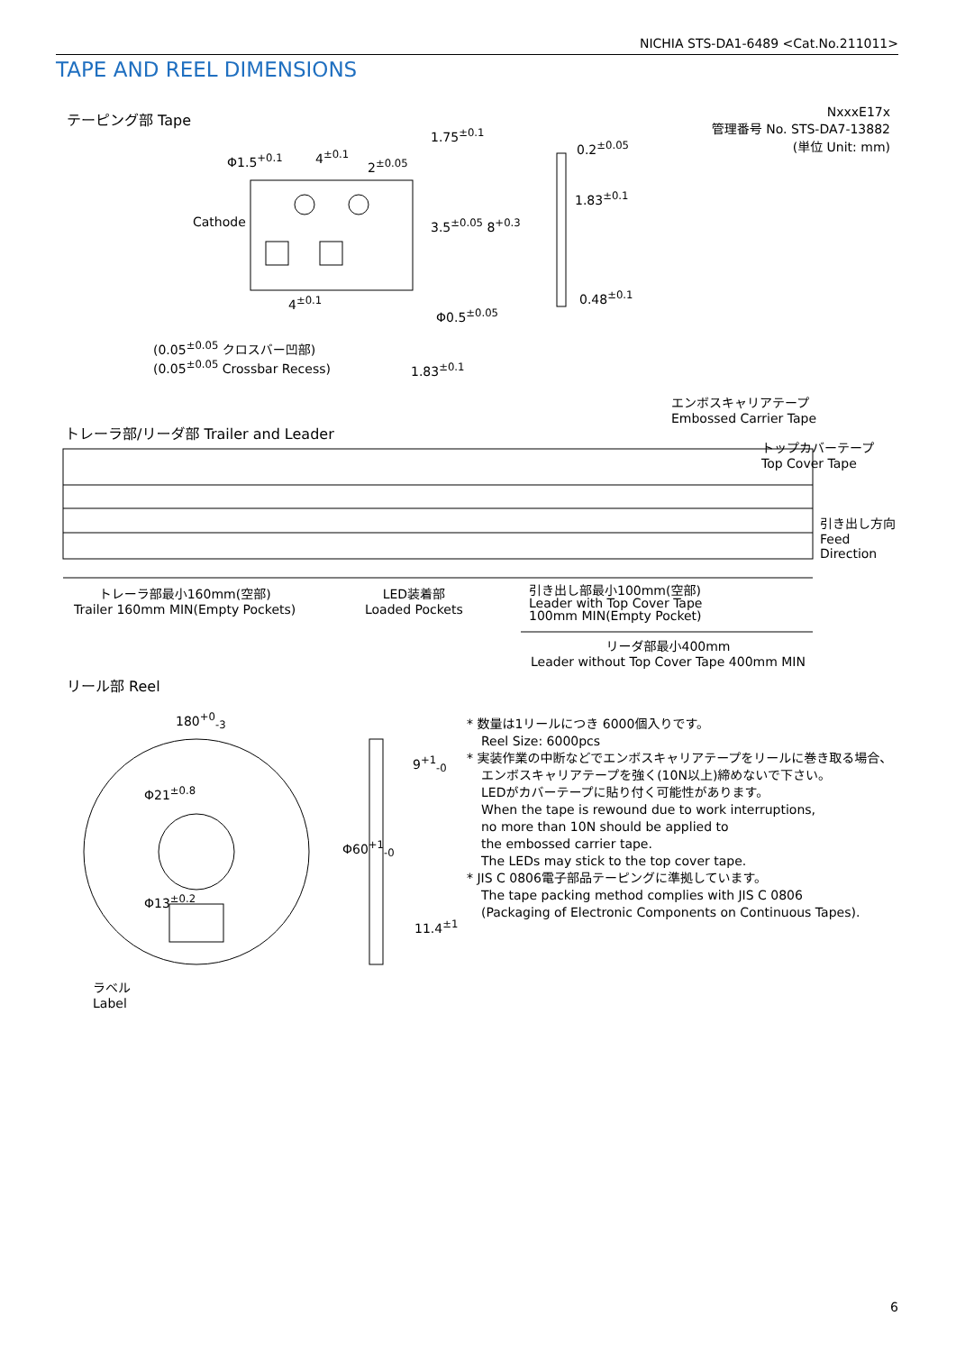NICHIA STS-DA1-6489 <Cat.No.211011>
TAPE AND REEL DIMENSIONS
テーピング部 Tape
NxxxE17x
管理番号 No. STS-DA7-13882
(単位 Unit: mm)
Φ1.5<sup>+0.1</sup> 4<sup>±0.1</sup>
2<sup>±0.05</sup>
1.75<sup>±0.1</sup>
Cathode 3.5<sup>±0.05</sup> 8<sup>+0.3</sup>
4<sup>±0.1</sup>
Φ0.5<sup>±0.05</sup>
0.2<sup>±0.05</sup>
1.83<sup>±0.1</sup>
0.48<sup>±0.1</sup>
(0.05<sup>±0.05</sup> クロスバー凹部)
(0.05<sup>±0.05</sup> Crossbar Recess)
1.83<sup>±0.1</sup>
エンボスキャリアテープ
Embossed Carrier Tape
トレーラ部/リーダ部 Trailer and Leader
トップカバーテープ
Top Cover Tape
引き出し方向
Feed
Direction
トレーラ部最小160mm(空部)
Trailer 160mm MIN(Empty Pockets)
LED装着部
Loaded Pockets
引き出し部最小100mm(空部)
Leader with Top Cover Tape
100mm MIN(Empty Pocket)
リーダ部最小400mm
Leader without Top Cover Tape 400mm MIN
リール部 Reel
180<sup>+0</sup><sub>-3</sub>
Φ21<sup>±0.8</sup>
Φ13<sup>±0.2</sup>
9<sup>+1</sup><sub>-0</sub>
Φ60<sup>+1</sup><sub>-0</sub>
11.4<sup>±1</sup>
ラベル
Label
* 数量は1リールにつき 6000個入りです。
Reel Size: 6000pcs
* 実装作業の中断などでエンボスキャリアテープをリールに巻き取る場合、
エンボスキャリアテープを強く(10N以上)締めないで下さい。
LEDがカバーテープに貼り付く可能性があります。
When the tape is rewound due to work interruptions,
no more than 10N should be applied to
the embossed carrier tape.
The LEDs may stick to the top cover tape.
* JIS C 0806電子部品テーピングに準拠しています。
The tape packing method complies with JIS C 0806
(Packaging of Electronic Components on Continuous Tapes).
6